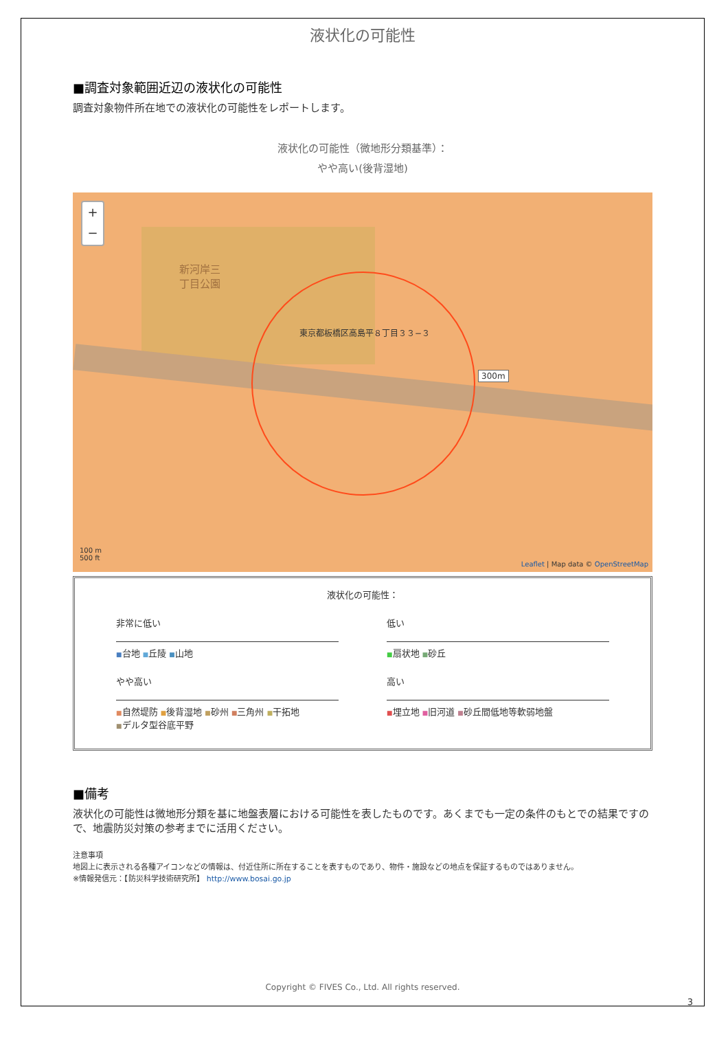液状化の可能性
■調査対象範囲近辺の液状化の可能性
調査対象物件所在地での液状化の可能性をレポートします。
液状化の可能性（微地形分類基準）：
やや高い(後背湿地)
+
−
新河岸三
丁目公園
東京都板橋区高島平８丁目３３−３
300m
100 m
500 ft
Leaflet | Map data © OpenStreetMap
液状化の可能性：
非常に低い
低い
■台地 ■丘陵 ■山地
■扇状地 ■砂丘
やや高い
高い
■自然堤防 ■後背湿地 ■砂州 ■三角州 ■干拓地
■デルタ型谷底平野
■埋立地 ■旧河道 ■砂丘間低地等軟弱地盤
■備考
液状化の可能性は微地形分類を基に地盤表層における可能性を表したものです。あくまでも一定の条件のもとでの結果ですので、地震防災対策の参考までに活用ください。
注意事項
地図上に表示される各種アイコンなどの情報は、付近住所に所在することを表すものであり、物件・施設などの地点を保証するものではありません。
※情報発信元：【防災科学技術研究所】 http://www.bosai.go.jp
Copyright © FIVES Co., Ltd. All rights reserved.
3